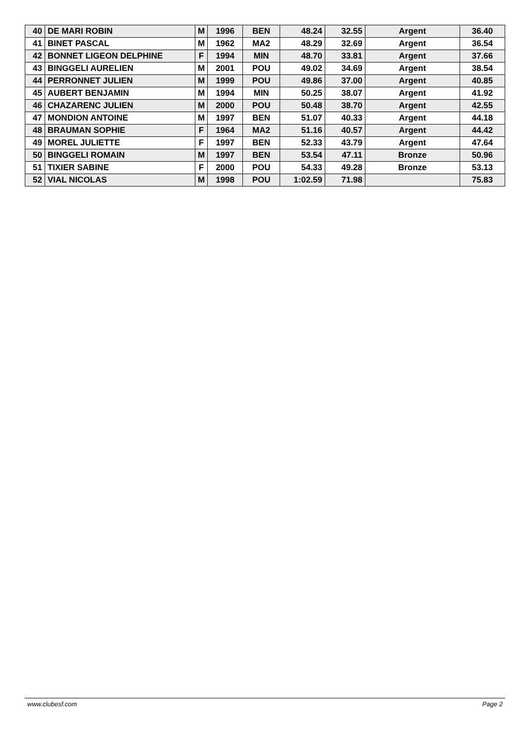| 40 | DE MARI ROBIN | M | 1996 | BEN | 48.24 | 32.55 | Argent | 36.40 |
| 41 | BINET PASCAL | M | 1962 | MA2 | 48.29 | 32.69 | Argent | 36.54 |
| 42 | BONNET LIGEON DELPHINE | F | 1994 | MIN | 48.70 | 33.81 | Argent | 37.66 |
| 43 | BINGGELI AURELIEN | M | 2001 | POU | 49.02 | 34.69 | Argent | 38.54 |
| 44 | PERRONNET JULIEN | M | 1999 | POU | 49.86 | 37.00 | Argent | 40.85 |
| 45 | AUBERT BENJAMIN | M | 1994 | MIN | 50.25 | 38.07 | Argent | 41.92 |
| 46 | CHAZARENC JULIEN | M | 2000 | POU | 50.48 | 38.70 | Argent | 42.55 |
| 47 | MONDION ANTOINE | M | 1997 | BEN | 51.07 | 40.33 | Argent | 44.18 |
| 48 | BRAUMAN SOPHIE | F | 1964 | MA2 | 51.16 | 40.57 | Argent | 44.42 |
| 49 | MOREL JULIETTE | F | 1997 | BEN | 52.33 | 43.79 | Argent | 47.64 |
| 50 | BINGGELI ROMAIN | M | 1997 | BEN | 53.54 | 47.11 | Bronze | 50.96 |
| 51 | TIXIER SABINE | F | 2000 | POU | 54.33 | 49.28 | Bronze | 53.13 |
| 52 | VIAL NICOLAS | M | 1998 | POU | 1:02.59 | 71.98 | | 75.83 |
www.clubesf.com Page 2